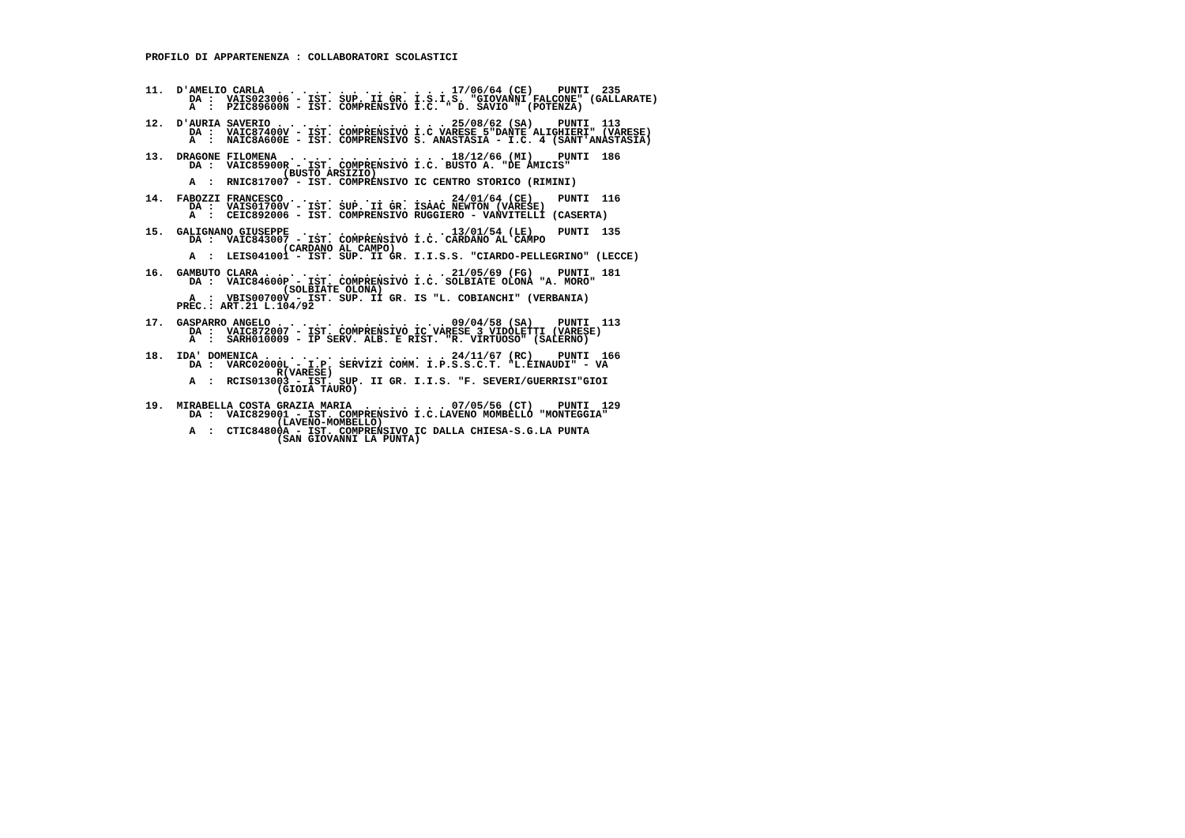PROFILO DI APPARTENENZA : COLLABORATORI SCOLASTICI



11.  D'AMELIO CARLA  . . . . . . . . . . . . . . 17/06/64 (CE)    PUNTI  235
       DA :  VAIS023006 - IST. SUP. II GR. I.S.I.S. "GIOVANNI FALCONE" (GALLARATE)
       A  :  PZIC89600N - IST. COMPRENSIVO I.C. " D. SAVIO " (POTENZA)

12.  D'AURIA SAVERIO . . . . . . . . . . . . . . 25/08/62 (SA)    PUNTI  113
       DA :  VAIC87400V - IST. COMPRENSIVO I.C VARESE 5"DANTE ALIGHIERI" (VARESE)
       A  :  NAIC8A600E - IST. COMPRENSIVO S. ANASTASIA - I.C. 4 (SANT'ANASTASIA)

13.  DRAGONE FILOMENA  . . . . . . . . . . . . . 18/12/66 (MI)    PUNTI  186
       DA :  VAIC85900R - IST. COMPRENSIVO I.C. BUSTO A. "DE AMICIS"
                      (BUSTO ARSIZIO)
       A  :  RNIC817007 - IST. COMPRENSIVO IC CENTRO STORICO (RIMINI)

14.  FABOZZI FRANCESCO . . . . . . . . . . . . . 24/01/64 (CE)    PUNTI  116
       DA :  VAIS01700V - IST. SUP. II GR. ISAAC NEWTON (VARESE)
       A  :  CEIC892006 - IST. COMPRENSIVO RUGGIERO - VANVITELLI (CASERTA)

15.  GALIGNANO GIUSEPPE  . . . . . . . . . . . . 13/01/54 (LE)    PUNTI  135
       DA :  VAIC843007 - IST. COMPRENSIVO I.C. CARDANO AL CAMPO
                      (CARDANO AL CAMPO)
       A  :  LEIS041001 - IST. SUP. II GR. I.I.S.S. "CIARDO-PELLEGRINO" (LECCE)

16.  GAMBUTO CLARA . . . . . . . . . . . . . . . 21/05/69 (FG)    PUNTI  181
       DA :  VAIC84600P - IST. COMPRENSIVO I.C. SOLBIATE OLONA "A. MORO"
                      (SOLBIATE OLONA)
       A  :  VBIS00700V - IST. SUP. II GR. IS "L. COBIANCHI" (VERBANIA)
     PREC.: ART.21 L.104/92

17.  GASPARRO ANGELO . . . . . . . . . . . . . . 09/04/58 (SA)    PUNTI  113
       DA :  VAIC872007 - IST. COMPRENSIVO IC VARESE 3 VIDOLETTI (VARESE)
       A  :  SARH010009 - IP SERV. ALB. E RIST. "R. VIRTUOSO" (SALERNO)

18.  IDA' DOMENICA . . . . . . . . . . . . . . . 24/11/67 (RC)    PUNTI  166
       DA :  VARC02000L - I.P. SERVIZI COMM. I.P.S.S.C.T. "L.EINAUDI" - VA
                     R(VARESE)
       A  :  RCIS013003 - IST. SUP. II GR. I.I.S. "F. SEVERI/GUERRISI"GIOI
                     (GIOIA TAURO)

19.  MIRABELLA COSTA GRAZIA MARIA  . . . . . . . 07/05/56 (CT)    PUNTI  129
       DA :  VAIC829001 - IST. COMPRENSIVO I.C.LAVENO MOMBELLO "MONTEGGIA"
                     (LAVENO-MOMBELLO)
       A  :  CTIC84800A - IST. COMPRENSIVO IC DALLA CHIESA-S.G.LA PUNTA
                     (SAN GIOVANNI LA PUNTA)